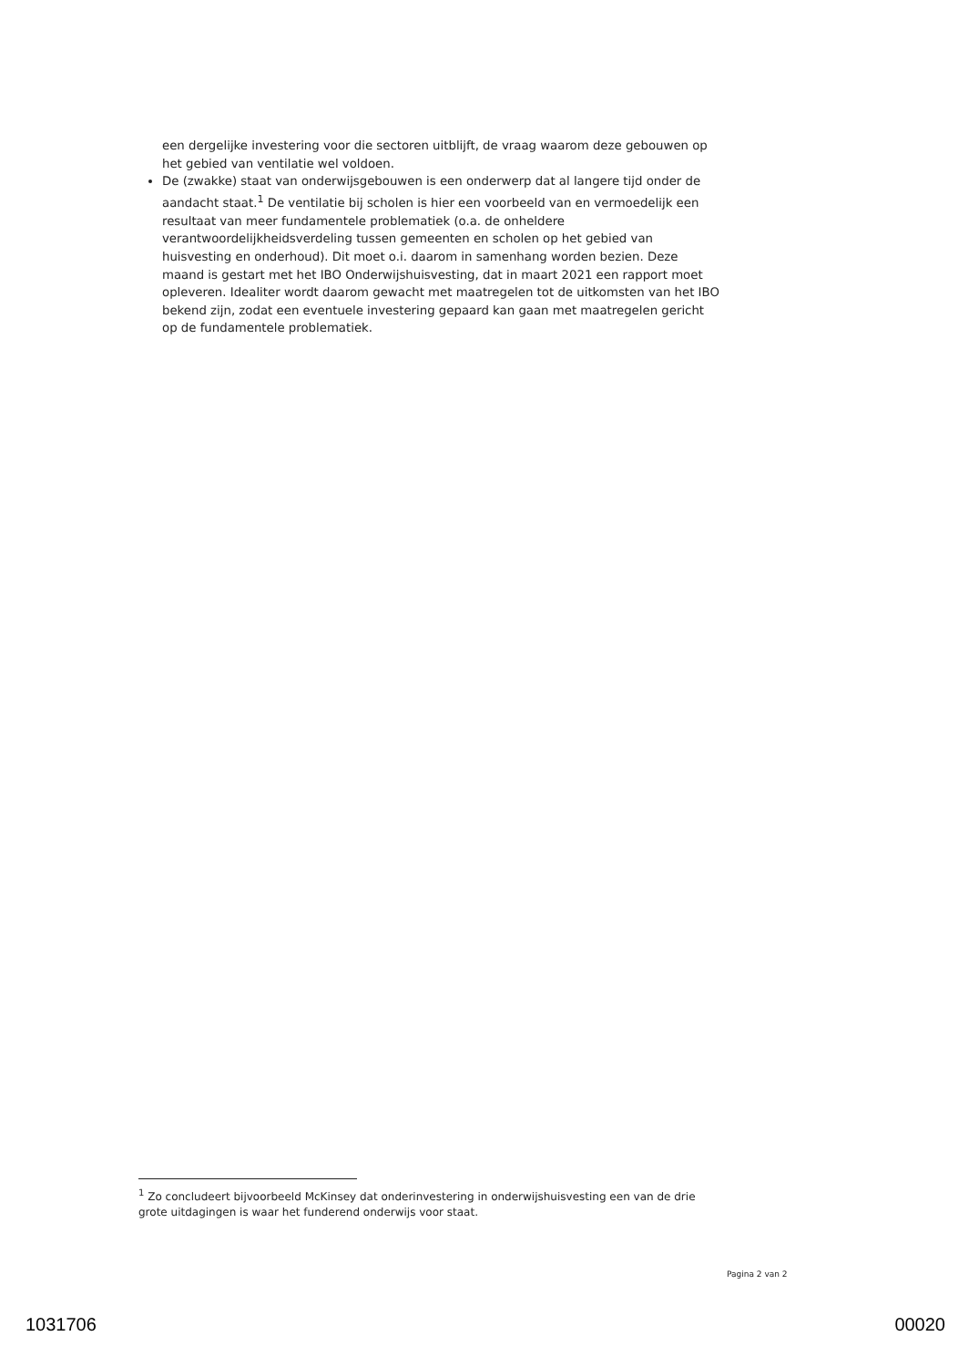een dergelijke investering voor die sectoren uitblijft, de vraag waarom deze gebouwen op het gebied van ventilatie wel voldoen.
De (zwakke) staat van onderwijsgebouwen is een onderwerp dat al langere tijd onder de aandacht staat.<sup>1</sup> De ventilatie bij scholen is hier een voorbeeld van en vermoedelijk een resultaat van meer fundamentele problematiek (o.a. de onheldere verantwoordelijkheidsverdeling tussen gemeenten en scholen op het gebied van huisvesting en onderhoud). Dit moet o.i. daarom in samenhang worden bezien. Deze maand is gestart met het IBO Onderwijshuisvesting, dat in maart 2021 een rapport moet opleveren. Idealiter wordt daarom gewacht met maatregelen tot de uitkomsten van het IBO bekend zijn, zodat een eventuele investering gepaard kan gaan met maatregelen gericht op de fundamentele problematiek.
<sup>1</sup> Zo concludeert bijvoorbeeld McKinsey dat onderinvestering in onderwijshuisvesting een van de drie grote uitdagingen is waar het funderend onderwijs voor staat.
Pagina 2 van 2
1031706 00020